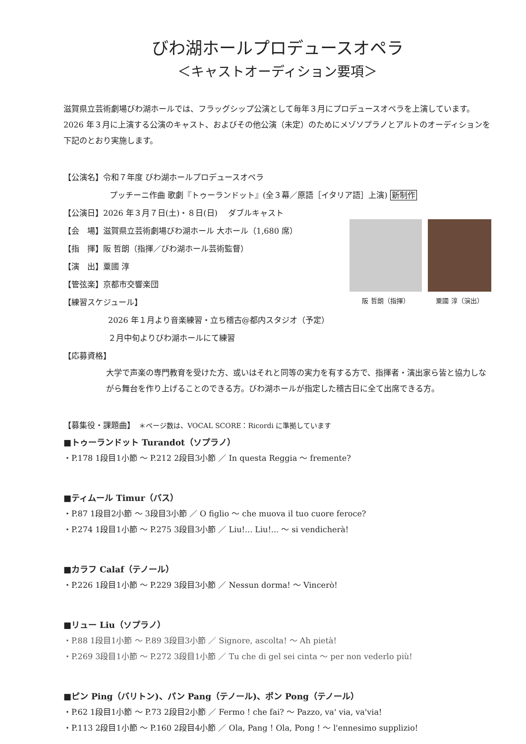びわ湖ホールプロデュースオペラ
＜キャストオーディション要項＞
滋賀県立芸術劇場びわ湖ホールでは、フラッグシップ公演として毎年３月にプロデュースオペラを上演しています。2026 年３月に上演する公演のキャスト、およびその他公演（未定）のためにメゾソプラノとアルトのオーディションを下記のとおり実施します。
【公演名】令和７年度 びわ湖ホールプロデュースオペラ
プッチーニ作曲 歌劇『トゥーランドット』(全３幕／原語［イタリア語］上演) 新制作
【公演日】2026 年３月７日(土)・８日(日)　 ダブルキャスト
【会　場】滋賀県立芸術劇場びわ湖ホール 大ホール（1,680 席）
【指　揮】阪 哲朗（指揮／びわ湖ホール芸術監督）
【演　出】粟國 淳
【管弦楽】京都市交響楽団
【練習スケジュール】
阪 哲朗（指揮） 粟國 淳（演出）
2026 年１月より音楽練習・立ち稽古@都内スタジオ（予定）
２月中旬よりびわ湖ホールにて練習
【応募資格】
大学で声楽の専門教育を受けた方、或いはそれと同等の実力を有する方で、指揮者・演出家ら皆と協力しながら舞台を作り上げることのできる方。びわ湖ホールが指定した稽古日に全て出席できる方。
【募集役・課題曲】　＊ページ数は、VOCAL SCORE：Ricordi に準拠しています
■トゥーランドット Turandot（ソプラノ）
・P.178 1段目1小節 ～ P.212 2段目3小節 ／ In questa Reggia ～ fremente?
■ティムール Timur（バス）
・P.87 1段目2小節 ～ 3段目3小節 ／ O figlio ～ che muova il tuo cuore feroce?
・P.274 1段目1小節 ～ P.275 3段目3小節 ／ Liu!... Liu!... ～ si vendicherà!
■カラフ Calaf（テノール）
・P.226 1段目1小節 ～ P.229 3段目3小節 ／ Nessun dorma! ～ Vincerò!
■リュー Liu（ソプラノ）
・P.88 1段目1小節 ～ P.89 3段目3小節 ／ Signore, ascolta! ～ Ah pietà!
・P.269 3段目1小節 ～ P.272 3段目1小節 ／ Tu che di gel sei cinta ～ per non vederlo più!
■ピン Ping（バリトン)、パン Pang（テノール)、ポン Pong（テノール）
・P.62 1段目1小節 ～ P.73 2段目2小節 ／ Fermo ! che fai? ～ Pazzo, va' via, va'via!
・P.113 2段目1小節 ～ P.160 2段目4小節 ／ Ola, Pang ! Ola, Pong ! ～ l'ennesimo supplizio!